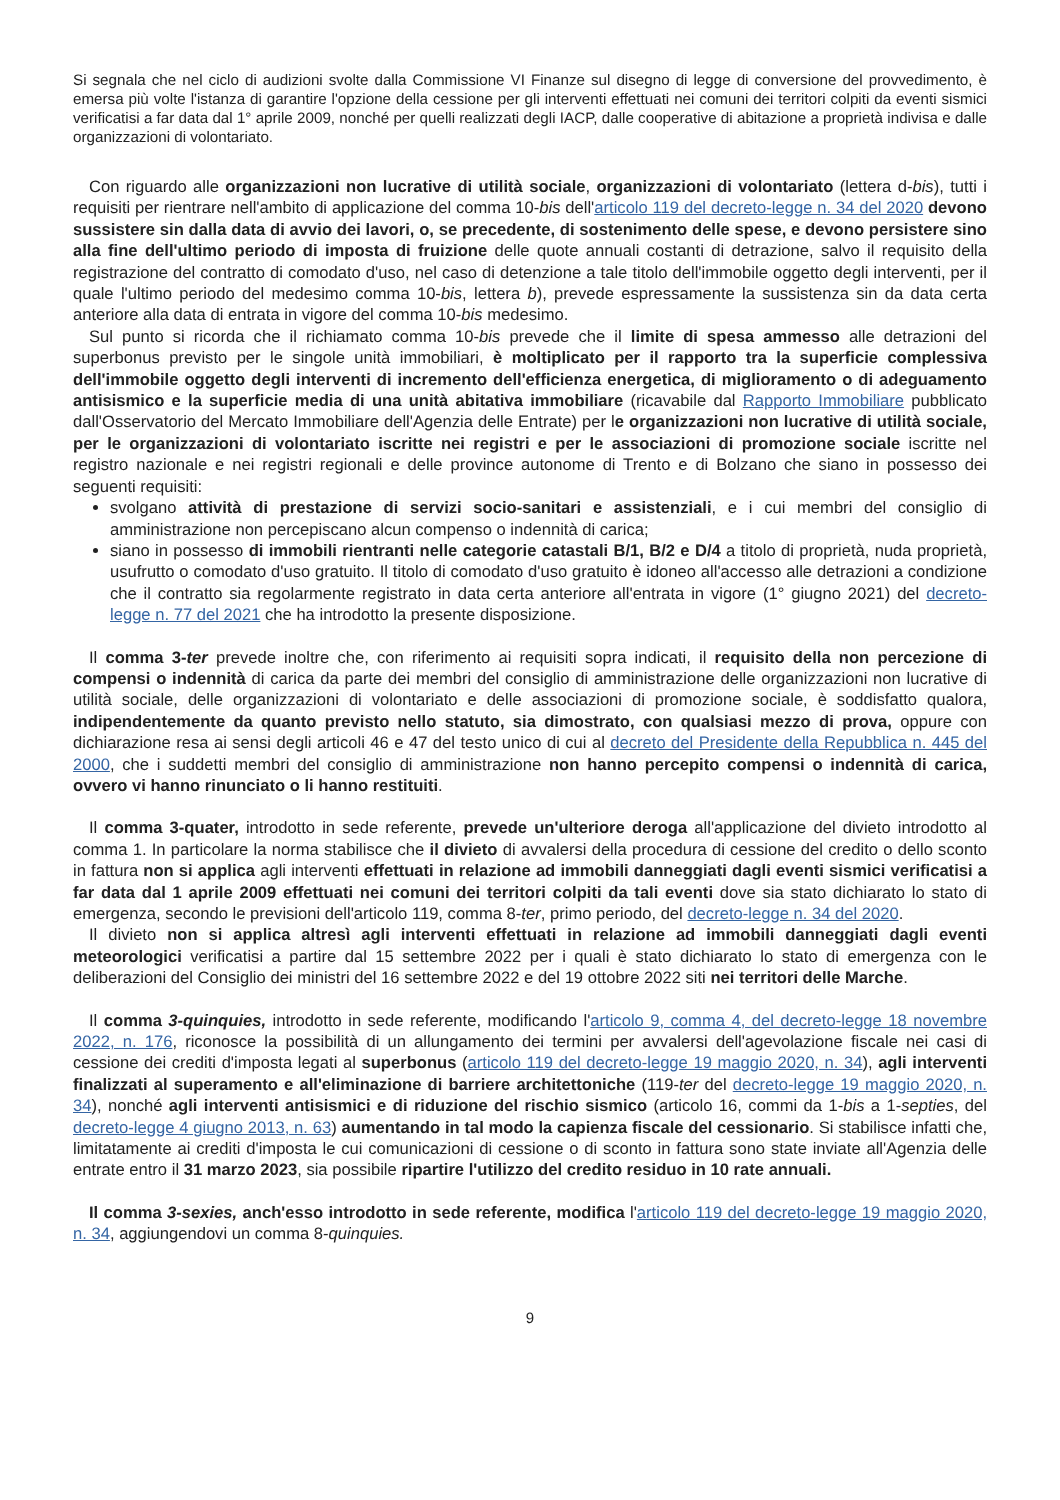Si segnala che nel ciclo di audizioni svolte dalla Commissione VI Finanze sul disegno di legge di conversione del provvedimento, è emersa più volte l'istanza di garantire l'opzione della cessione per gli interventi effettuati nei comuni dei territori colpiti da eventi sismici verificatisi a far data dal 1° aprile 2009, nonché per quelli realizzati degli IACP, dalle cooperative di abitazione a proprietà indivisa e dalle organizzazioni di volontariato.
Con riguardo alle organizzazioni non lucrative di utilità sociale, organizzazioni di volontariato (lettera d-bis), tutti i requisiti per rientrare nell'ambito di applicazione del comma 10-bis dell'articolo 119 del decreto-legge n. 34 del 2020 devono sussistere sin dalla data di avvio dei lavori, o, se precedente, di sostenimento delle spese, e devono persistere sino alla fine dell'ultimo periodo di imposta di fruizione delle quote annuali costanti di detrazione, salvo il requisito della registrazione del contratto di comodato d'uso, nel caso di detenzione a tale titolo dell'immobile oggetto degli interventi, per il quale l'ultimo periodo del medesimo comma 10-bis, lettera b), prevede espressamente la sussistenza sin da data certa anteriore alla data di entrata in vigore del comma 10-bis medesimo.
Sul punto si ricorda che il richiamato comma 10-bis prevede che il limite di spesa ammesso alle detrazioni del superbonus previsto per le singole unità immobiliari, è moltiplicato per il rapporto tra la superficie complessiva dell'immobile oggetto degli interventi di incremento dell'efficienza energetica, di miglioramento o di adeguamento antisismico e la superficie media di una unità abitativa immobiliare (ricavabile dal Rapporto Immobiliare pubblicato dall'Osservatorio del Mercato Immobiliare dell'Agenzia delle Entrate) per le organizzazioni non lucrative di utilità sociale, per le organizzazioni di volontariato iscritte nei registri e per le associazioni di promozione sociale iscritte nel registro nazionale e nei registri regionali e delle province autonome di Trento e di Bolzano che siano in possesso dei seguenti requisiti:
svolgano attività di prestazione di servizi socio-sanitari e assistenziali, e i cui membri del consiglio di amministrazione non percepiscano alcun compenso o indennità di carica;
siano in possesso di immobili rientranti nelle categorie catastali B/1, B/2 e D/4 a titolo di proprietà, nuda proprietà, usufrutto o comodato d'uso gratuito. Il titolo di comodato d'uso gratuito è idoneo all'accesso alle detrazioni a condizione che il contratto sia regolarmente registrato in data certa anteriore all'entrata in vigore (1° giugno 2021) del decreto-legge n. 77 del 2021 che ha introdotto la presente disposizione.
Il comma 3-ter prevede inoltre che, con riferimento ai requisiti sopra indicati, il requisito della non percezione di compensi o indennità di carica da parte dei membri del consiglio di amministrazione delle organizzazioni non lucrative di utilità sociale, delle organizzazioni di volontariato e delle associazioni di promozione sociale, è soddisfatto qualora, indipendentemente da quanto previsto nello statuto, sia dimostrato, con qualsiasi mezzo di prova, oppure con dichiarazione resa ai sensi degli articoli 46 e 47 del testo unico di cui al decreto del Presidente della Repubblica n. 445 del 2000, che i suddetti membri del consiglio di amministrazione non hanno percepito compensi o indennità di carica, ovvero vi hanno rinunciato o li hanno restituiti.
Il comma 3-quater, introdotto in sede referente, prevede un'ulteriore deroga all'applicazione del divieto introdotto al comma 1. In particolare la norma stabilisce che il divieto di avvalersi della procedura di cessione del credito o dello sconto in fattura non si applica agli interventi effettuati in relazione ad immobili danneggiati dagli eventi sismici verificatisi a far data dal 1 aprile 2009 effettuati nei comuni dei territori colpiti da tali eventi dove sia stato dichiarato lo stato di emergenza, secondo le previsioni dell'articolo 119, comma 8-ter, primo periodo, del decreto-legge n. 34 del 2020.
Il divieto non si applica altresì agli interventi effettuati in relazione ad immobili danneggiati dagli eventi meteorologici verificatisi a partire dal 15 settembre 2022 per i quali è stato dichiarato lo stato di emergenza con le deliberazioni del Consiglio dei ministri del 16 settembre 2022 e del 19 ottobre 2022 siti nei territori delle Marche.
Il comma 3-quinquies, introdotto in sede referente, modificando l'articolo 9, comma 4, del decreto-legge 18 novembre 2022, n. 176, riconosce la possibilità di un allungamento dei termini per avvalersi dell'agevolazione fiscale nei casi di cessione dei crediti d'imposta legati al superbonus (articolo 119 del decreto-legge 19 maggio 2020, n. 34), agli interventi finalizzati al superamento e all'eliminazione di barriere architettoniche (119-ter del decreto-legge 19 maggio 2020, n. 34), nonché agli interventi antisismici e di riduzione del rischio sismico (articolo 16, commi da 1-bis a 1-septies, del decreto-legge 4 giugno 2013, n. 63) aumentando in tal modo la capienza fiscale del cessionario. Si stabilisce infatti che, limitatamente ai crediti d'imposta le cui comunicazioni di cessione o di sconto in fattura sono state inviate all'Agenzia delle entrate entro il 31 marzo 2023, sia possibile ripartire l'utilizzo del credito residuo in 10 rate annuali.
Il comma 3-sexies, anch'esso introdotto in sede referente, modifica l'articolo 119 del decreto-legge 19 maggio 2020, n. 34, aggiungendovi un comma 8-quinquies.
9